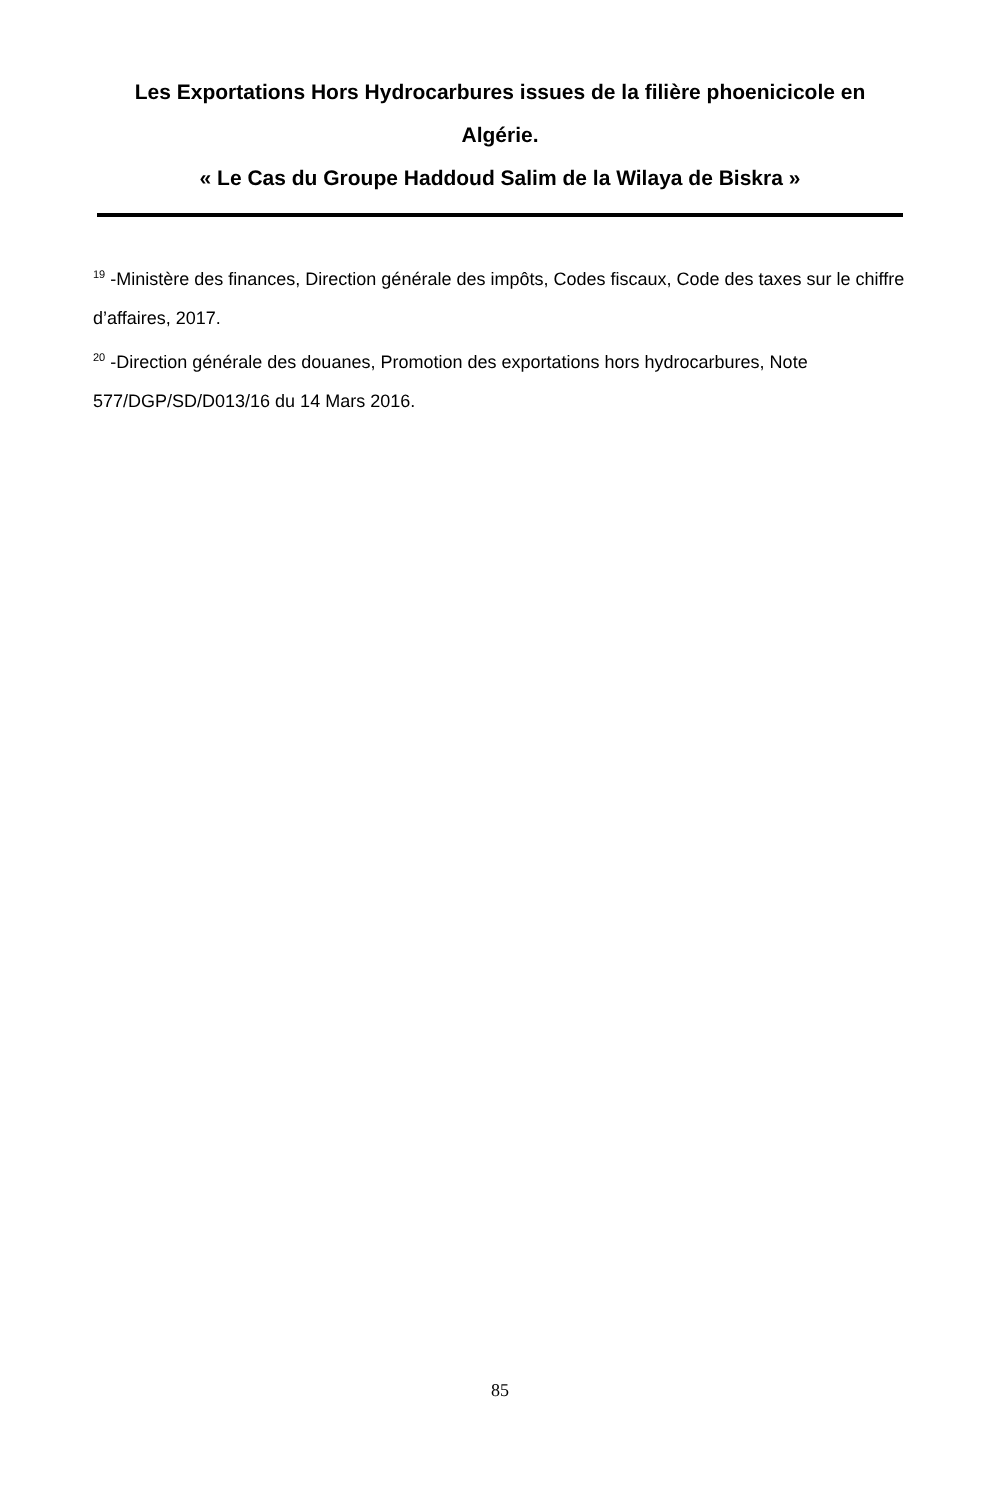Les Exportations Hors Hydrocarbures issues de la filière phoenicicole en Algérie.
« Le Cas du Groupe Haddoud Salim de la Wilaya de Biskra »
<sup>19</sup> -Ministère des finances, Direction générale des impôts, Codes fiscaux, Code des taxes sur le chiffre d’affaires, 2017.
<sup>20</sup> -Direction générale des douanes, Promotion des exportations hors hydrocarbures, Note 577/DGP/SD/D013/16 du 14 Mars 2016.
85